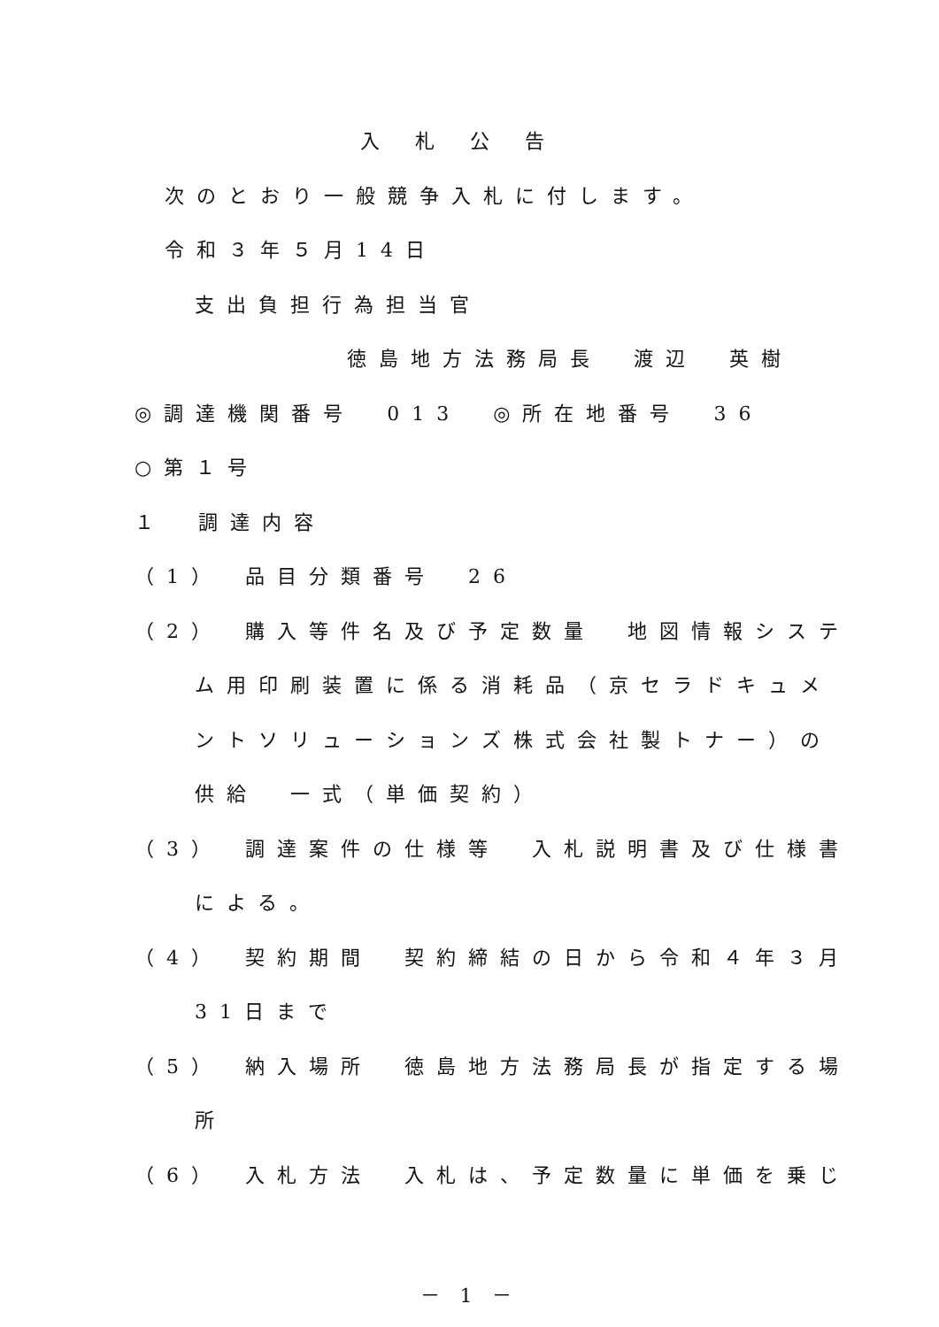入札公告
次のとおり一般競争入札に付します。
令和３年５月14日
支出負担行為担当官
徳島地方法務局長　渡辺　英樹
◎調達機関番号　013　◎所在地番号　36
○第１号
１　調達内容
（1）　品目分類番号　26
（2）　購入等件名及び予定数量　地図情報システ
ム用印刷装置に係る消耗品（京セラドキュメ
ントソリューションズ株式会社製トナー）の
供給　一式（単価契約）
（3）　調達案件の仕様等　入札説明書及び仕様書
による。
（4）　契約期間　契約締結の日から令和４年３月
31日まで
（5）　納入場所　徳島地方法務局長が指定する場
所
（6）　入札方法　入札は、予定数量に単価を乗じ
－ 1 －